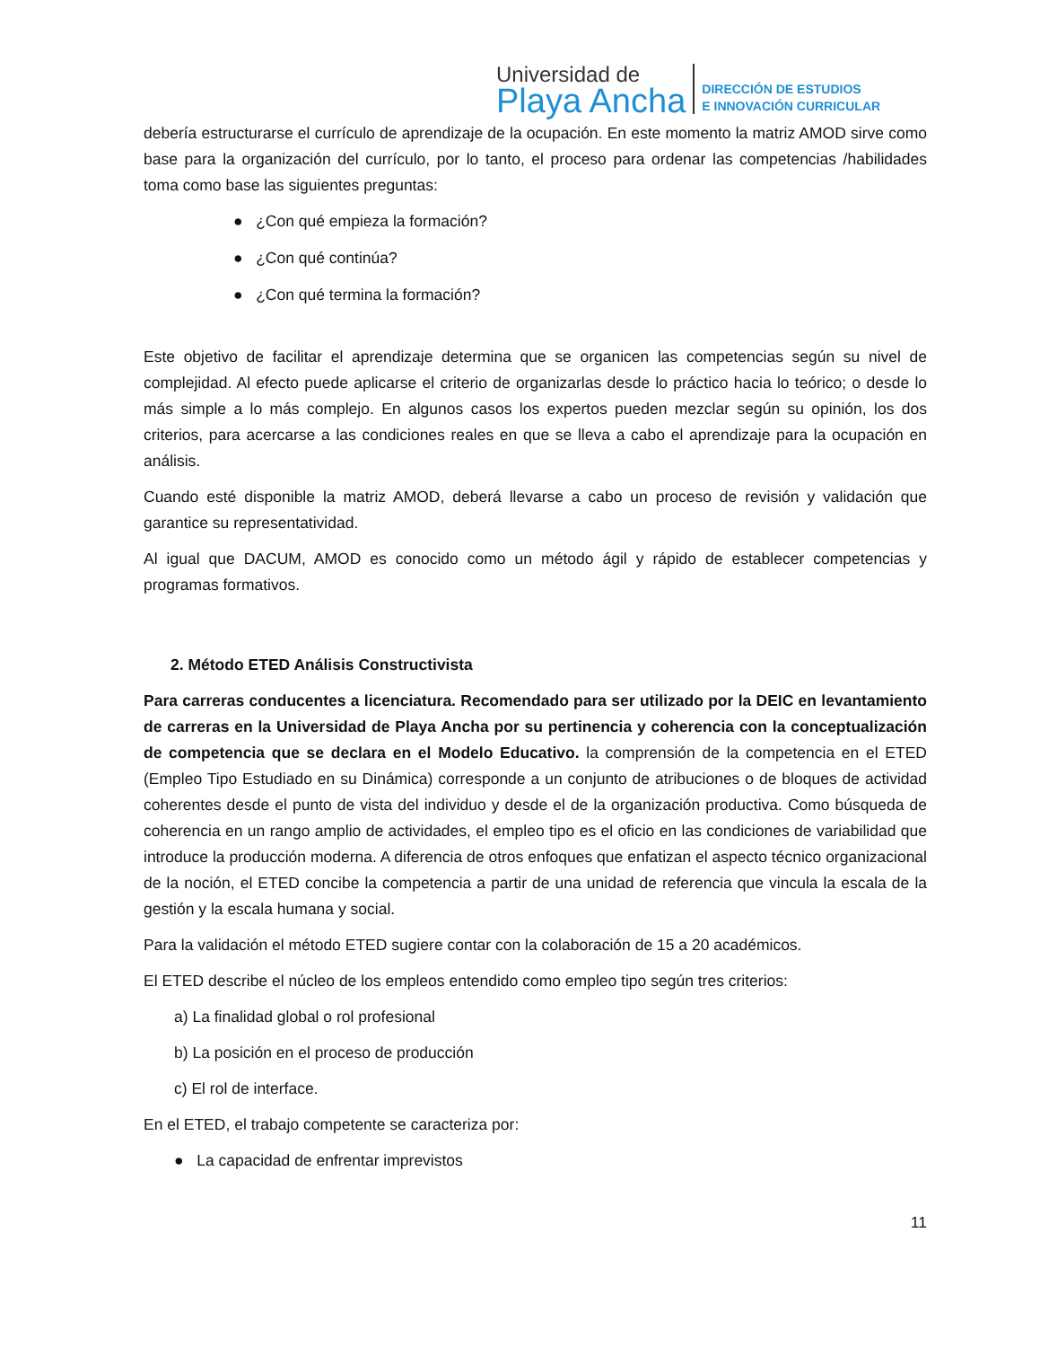Universidad de
Playa Ancha
DIRECCIÓN DE ESTUDIOS
E INNOVACIÓN CURRICULAR
debería estructurarse el currículo de aprendizaje de la ocupación. En este momento la matriz AMOD sirve como base para la organización del currículo, por lo tanto, el proceso para ordenar las competencias /habilidades toma como base las siguientes preguntas:
● ¿Con qué empieza la formación?
● ¿Con qué continúa?
● ¿Con qué termina la formación?
Este objetivo de facilitar el aprendizaje determina que se organicen las competencias según su nivel de complejidad. Al efecto puede aplicarse el criterio de organizarlas desde lo práctico hacia lo teórico; o desde lo más simple a lo más complejo. En algunos casos los expertos pueden mezclar según su opinión, los dos criterios, para acercarse a las condiciones reales en que se lleva a cabo el aprendizaje para la ocupación en análisis.
Cuando esté disponible la matriz AMOD, deberá llevarse a cabo un proceso de revisión y validación que garantice su representatividad.
Al igual que DACUM, AMOD es conocido como un método ágil y rápido de establecer competencias y programas formativos.
2. Método ETED Análisis Constructivista
Para carreras conducentes a licenciatura. Recomendado para ser utilizado por la DEIC en levantamiento de carreras en la Universidad de Playa Ancha por su pertinencia y coherencia con la conceptualización de competencia que se declara en el Modelo Educativo. la comprensión de la competencia en el ETED (Empleo Tipo Estudiado en su Dinámica) corresponde a un conjunto de atribuciones o de bloques de actividad coherentes desde el punto de vista del individuo y desde el de la organización productiva. Como búsqueda de coherencia en un rango amplio de actividades, el empleo tipo es el oficio en las condiciones de variabilidad que introduce la producción moderna. A diferencia de otros enfoques que enfatizan el aspecto técnico organizacional de la noción, el ETED concibe la competencia a partir de una unidad de referencia que vincula la escala de la gestión y la escala humana y social.
Para la validación el método ETED sugiere contar con la colaboración de 15 a 20 académicos.
El ETED describe el núcleo de los empleos entendido como empleo tipo según tres criterios:
a) La finalidad global o rol profesional
b) La posición en el proceso de producción
c) El rol de interface.
En el ETED, el trabajo competente se caracteriza por:
● La capacidad de enfrentar imprevistos
11